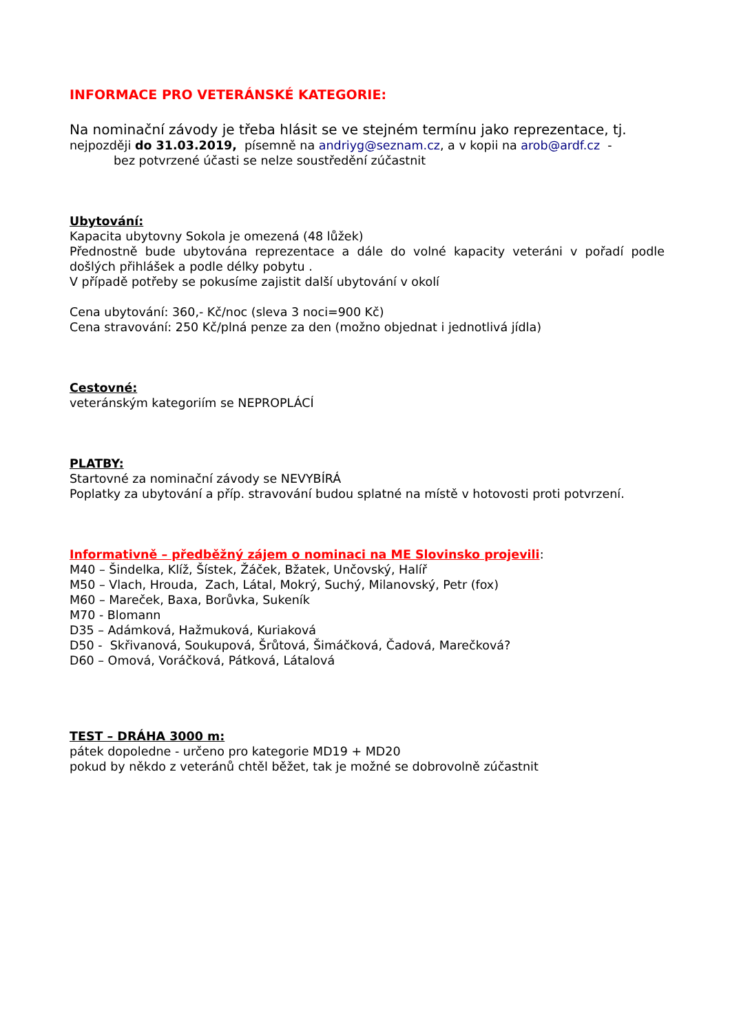INFORMACE PRO VETERÁNSKÉ KATEGORIE:
Na nominační závody je třeba hlásit se ve stejném termínu jako reprezentace, tj.
nejpozději do 31.03.2019, písemně na andriyg@seznam.cz, a v kopii na arob@ardf.cz -
bez potvrzené účasti se nelze soustředění zúčastnit
Ubytování:
Kapacita ubytovny Sokola je omezená (48 lůžek)
Přednostně bude ubytována reprezentace a dále do volné kapacity veteráni v pořadí podle došlých přihlášek a podle délky pobytu .
V případě potřeby se pokusíme zajistit další ubytování v okolí
Cena ubytování: 360,- Kč/noc (sleva 3 noci=900 Kč)
Cena stravování: 250 Kč/plná penze za den (možno objednat i jednotlivá jídla)
Cestovné:
veteránským kategoriím se NEPROPLÁCÍ
PLATBY:
Startovné za nominační závody se NEVYBÍRÁ
Poplatky za ubytování a příp. stravování budou splatné na místě v hotovosti proti potvrzení.
Informativně – předběžný zájem o nominaci na ME Slovinsko projevili:
M40 – Šindelka, Klíž, Šístek, Žáček, Bžatek, Unčovský, Halíř
M50 – Vlach, Hrouda, Zach, Látal, Mokrý, Suchý, Milanovský, Petr (fox)
M60 – Mareček, Baxa, Borůvka, Sukeník
M70 - Blomann
D35 – Adámková, Hažmuková, Kuriaková
D50 - Skřivanová, Soukupová, Šrůtová, Šimáčková, Čadová, Marečková?
D60 – Omová, Voráčková, Pátková, Látalová
TEST – DRÁHA 3000 m:
pátek dopoledne - určeno pro kategorie MD19 + MD20
pokud by někdo z veteránů chtěl běžet, tak je možné se dobrovolně zúčastnit